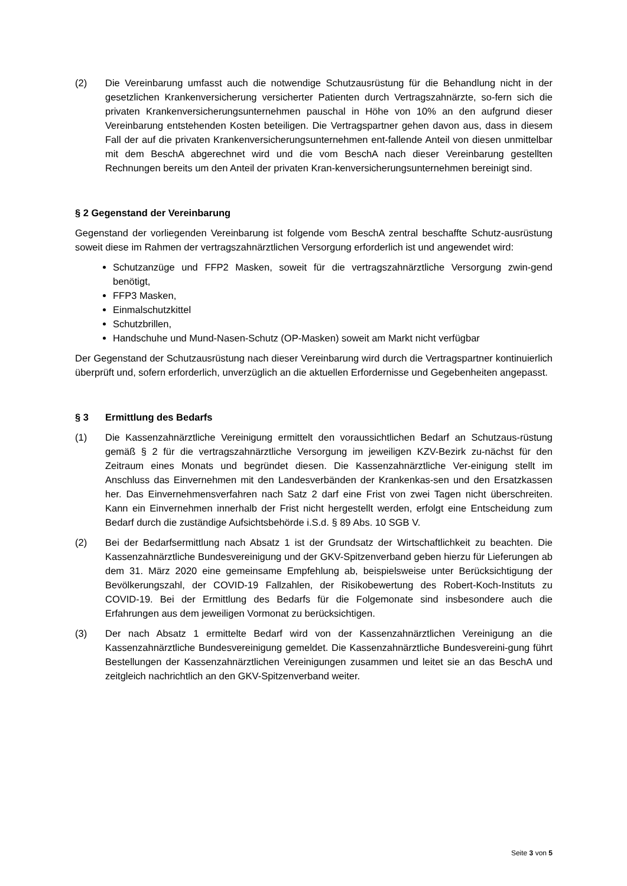(2) Die Vereinbarung umfasst auch die notwendige Schutzausrüstung für die Behandlung nicht in der gesetzlichen Krankenversicherung versicherter Patienten durch Vertragszahnärzte, so-fern sich die privaten Krankenversicherungsunternehmen pauschal in Höhe von 10% an den aufgrund dieser Vereinbarung entstehenden Kosten beteiligen. Die Vertragspartner gehen davon aus, dass in diesem Fall der auf die privaten Krankenversicherungsunternehmen ent-fallende Anteil von diesen unmittelbar mit dem BeschA abgerechnet wird und die vom BeschA nach dieser Vereinbarung gestellten Rechnungen bereits um den Anteil der privaten Kran-kenversicherungsunternehmen bereinigt sind.
§ 2 Gegenstand der Vereinbarung
Gegenstand der vorliegenden Vereinbarung ist folgende vom BeschA zentral beschaffte Schutz-ausrüstung soweit diese im Rahmen der vertragszahnärztlichen Versorgung erforderlich ist und angewendet wird:
Schutzanzüge und FFP2 Masken, soweit für die vertragszahnärztliche Versorgung zwin-gend benötigt,
FFP3 Masken,
Einmalschutzkittel
Schutzbrillen,
Handschuhe und Mund-Nasen-Schutz (OP-Masken) soweit am Markt nicht verfügbar
Der Gegenstand der Schutzausrüstung nach dieser Vereinbarung wird durch die Vertragspartner kontinuierlich überprüft und, sofern erforderlich, unverzüglich an die aktuellen Erfordernisse und Gegebenheiten angepasst.
§ 3 Ermittlung des Bedarfs
(1) Die Kassenzahnärztliche Vereinigung ermittelt den voraussichtlichen Bedarf an Schutzaus-rüstung gemäß § 2 für die vertragszahnärztliche Versorgung im jeweiligen KZV-Bezirk zu-nächst für den Zeitraum eines Monats und begründet diesen. Die Kassenzahnärztliche Ver-einigung stellt im Anschluss das Einvernehmen mit den Landesverbänden der Krankenkas-sen und den Ersatzkassen her. Das Einvernehmensverfahren nach Satz 2 darf eine Frist von zwei Tagen nicht überschreiten. Kann ein Einvernehmen innerhalb der Frist nicht hergestellt werden, erfolgt eine Entscheidung zum Bedarf durch die zuständige Aufsichtsbehörde i.S.d. § 89 Abs. 10 SGB V.
(2) Bei der Bedarfsermittlung nach Absatz 1 ist der Grundsatz der Wirtschaftlichkeit zu beachten. Die Kassenzahnärztliche Bundesvereinigung und der GKV-Spitzenverband geben hierzu für Lieferungen ab dem 31. März 2020 eine gemeinsame Empfehlung ab, beispielsweise unter Berücksichtigung der Bevölkerungszahl, der COVID-19 Fallzahlen, der Risikobewertung des Robert-Koch-Instituts zu COVID-19. Bei der Ermittlung des Bedarfs für die Folgemonate sind insbesondere auch die Erfahrungen aus dem jeweiligen Vormonat zu berücksichtigen.
(3) Der nach Absatz 1 ermittelte Bedarf wird von der Kassenzahnärztlichen Vereinigung an die Kassenzahnärztliche Bundesvereinigung gemeldet. Die Kassenzahnärztliche Bundesvereini-gung führt Bestellungen der Kassenzahnärztlichen Vereinigungen zusammen und leitet sie an das BeschA und zeitgleich nachrichtlich an den GKV-Spitzenverband weiter.
Seite 3 von 5